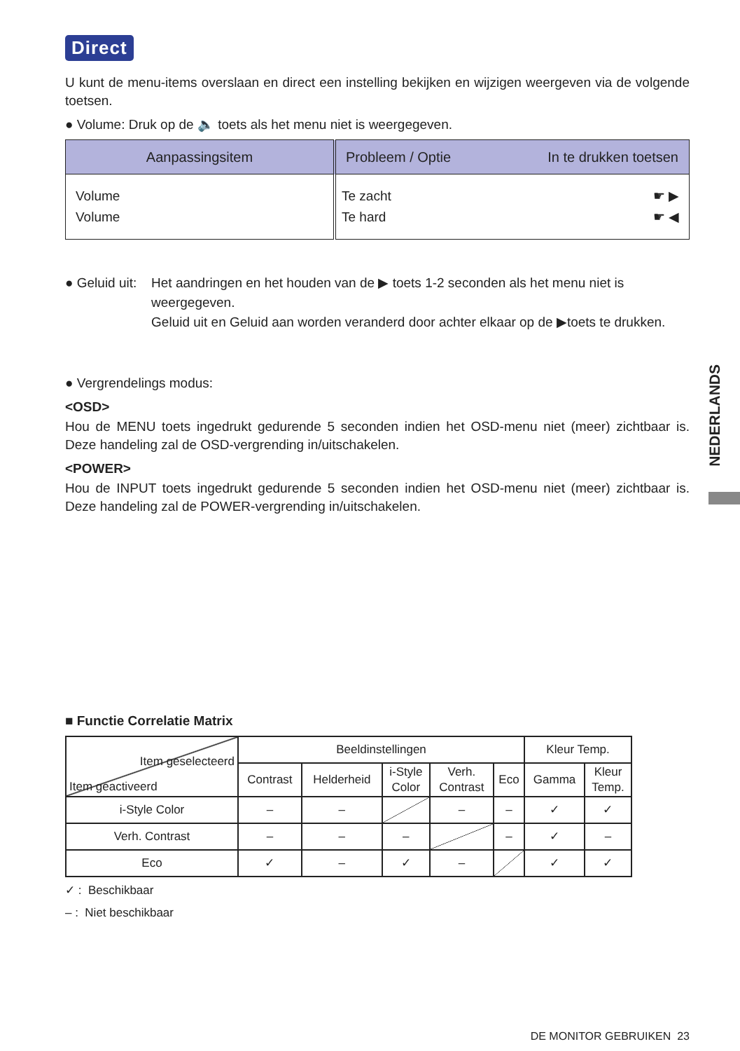Direct
U kunt de menu-items overslaan en direct een instelling bekijken en wijzigen weergeven via de volgende toetsen.
● Volume: Druk op de 🔈 toets als het menu niet is weergegeven.
| Aanpassingsitem | Probleem / Optie In te drukken toetsen |
| --- | --- |
| Volume Volume | Te zacht ☛ ▶ Te hard ☛ ◀ |
● Geluid uit:
Het aandringen en het houden van de ▶ toets 1-2 seconden als het menu niet is weergegeven.
Geluid uit en Geluid aan worden veranderd door achter elkaar op de ▶toets te drukken.
● Vergrendelings modus:
<OSD>
Hou de MENU toets ingedrukt gedurende 5 seconden indien het OSD-menu niet (meer) zichtbaar is. Deze handeling zal de OSD-vergrending in/uitschakelen.
<POWER>
Hou de INPUT toets ingedrukt gedurende 5 seconden indien het OSD-menu niet (meer) zichtbaar is. Deze handeling zal de POWER-vergrending in/uitschakelen.
■ Functie Correlatie Matrix
| Item geselecteerd Item geactiveerd | Beeldinstellingen | | | | | Kleur Temp. | |
| | Contrast | Helderheid | i-Style Color | Verh. Contrast | Eco | Gamma | Kleur Temp. |
| i-Style Color | – | – | | – | – | ✓ | ✓ |
| Verh. Contrast | – | – | – | | – | ✓ | – |
| Eco | ✓ | – | ✓ | – | | ✓ | ✓ |
✓ : Beschikbaar
– : Niet beschikbaar
DE MONITOR GEBRUIKEN 23
NEDERLANDS